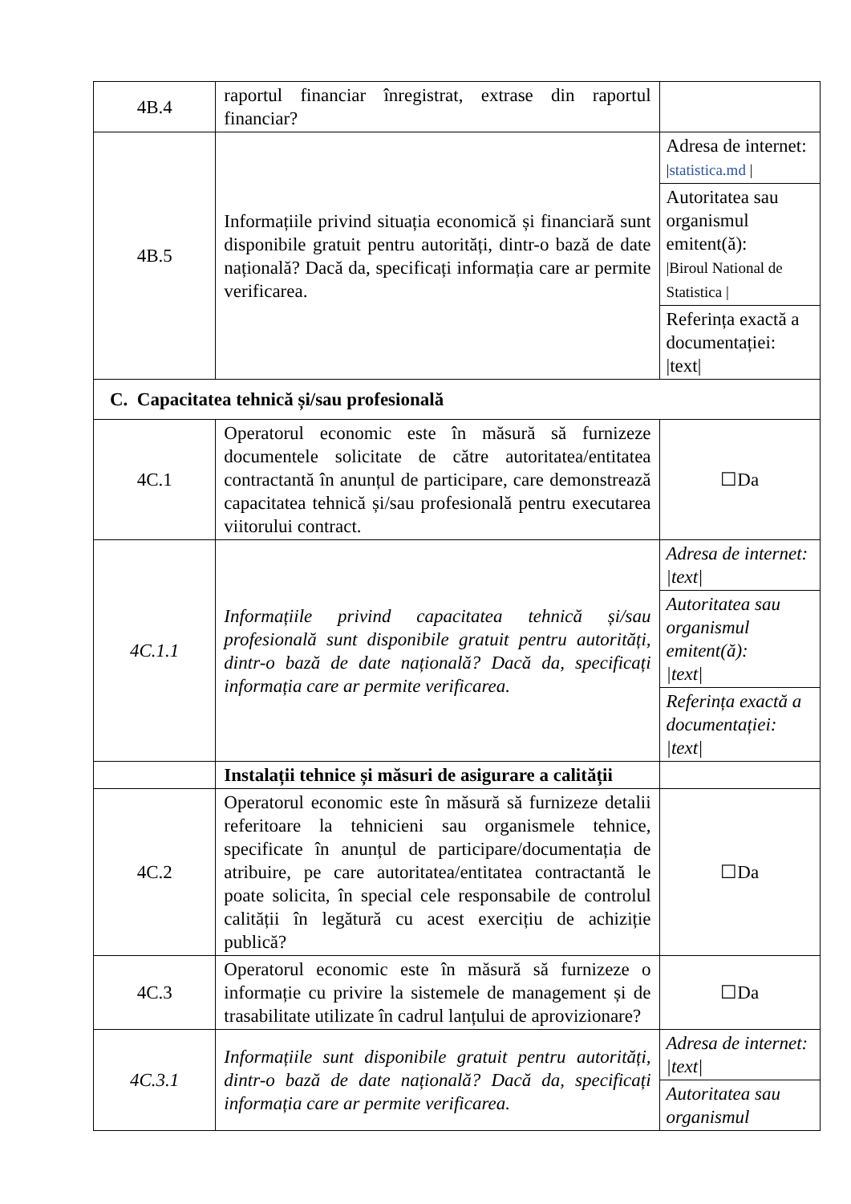| 4B.4 | raportul financiar înregistrat, extrase din raportul financiar? | |
| 4B.5 | Informațiile privind situația economică și financiară sunt disponibile gratuit pentru autorități, dintr-o bază de date națională? Dacă da, specificați informația care ar permite verificarea. | Adresa de internet: / statistica.md / Autoritatea sau organismul emitent(ă): /Biroul National de Statistica / Referința exactă a documentației: /text/ |
| C. Capacitatea tehnică și/sau profesională | | |
| 4C.1 | Operatorul economic este în măsură să furnizeze documentele solicitate de către autoritatea/entitatea contractantă în anunțul de participare, care demonstrează capacitatea tehnică și/sau profesională pentru executarea viitorului contract. | ☐Da |
| 4C.1.1 | Informațiile privind capacitatea tehnică și/sau profesională sunt disponibile gratuit pentru autorități, dintr-o bază de date națională? Dacă da, specificați informația care ar permite verificarea. | Adresa de internet: /text/ Autoritatea sau organismul emitent(ă): /text/ Referința exactă a documentației: /text/ |
| | Instalații tehnice și măsuri de asigurare a calității | |
| 4C.2 | Operatorul economic este în măsură să furnizeze detalii referitoare la tehnicieni sau organismele tehnice, specificate în anunțul de participare/documentația de atribuire, pe care autoritatea/entitatea contractantă le poate solicita, în special cele responsabile de controlul calității în legătură cu acest exercițiu de achiziție publică? | ☐Da |
| 4C.3 | Operatorul economic este în măsură să furnizeze o informație cu privire la sistemele de management și de trasabilitate utilizate în cadrul lanțului de aprovizionare? | ☐Da |
| 4C.3.1 | Informațiile sunt disponibile gratuit pentru autorități, dintr-o bază de date națională? Dacă da, specificați informația care ar permite verificarea. | Adresa de internet: /text/ Autoritatea sau organismul |